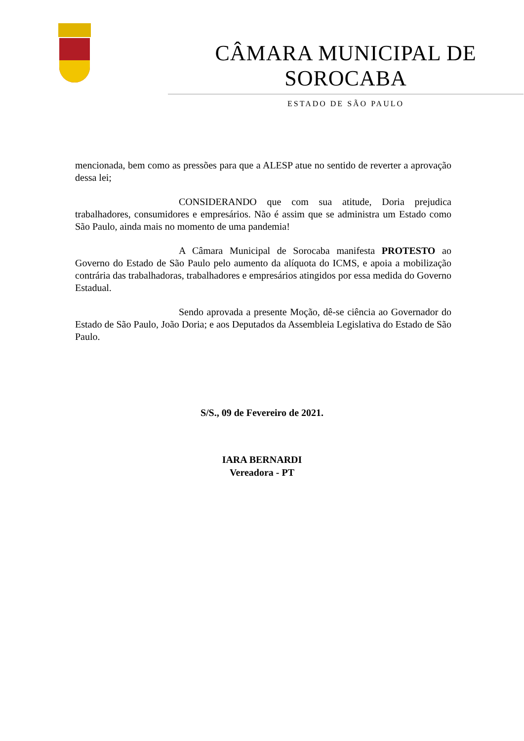CÂMARA MUNICIPAL DE SOROCABA
ESTADO DE SÃO PAULO
mencionada, bem como as pressões para que a ALESP atue no sentido de reverter a aprovação dessa lei;
CONSIDERANDO que com sua atitude, Doria prejudica trabalhadores, consumidores e empresários. Não é assim que se administra um Estado como São Paulo, ainda mais no momento de uma pandemia!
A Câmara Municipal de Sorocaba manifesta PROTESTO ao Governo do Estado de São Paulo pelo aumento da alíquota do ICMS, e apoia a mobilização contrária das trabalhadoras, trabalhadores e empresários atingidos por essa medida do Governo Estadual.
Sendo aprovada a presente Moção, dê-se ciência ao Governador do Estado de São Paulo, João Doria; e aos Deputados da Assembleia Legislativa do Estado de São Paulo.
S/S., 09 de Fevereiro de 2021.
IARA BERNARDI
Vereadora - PT